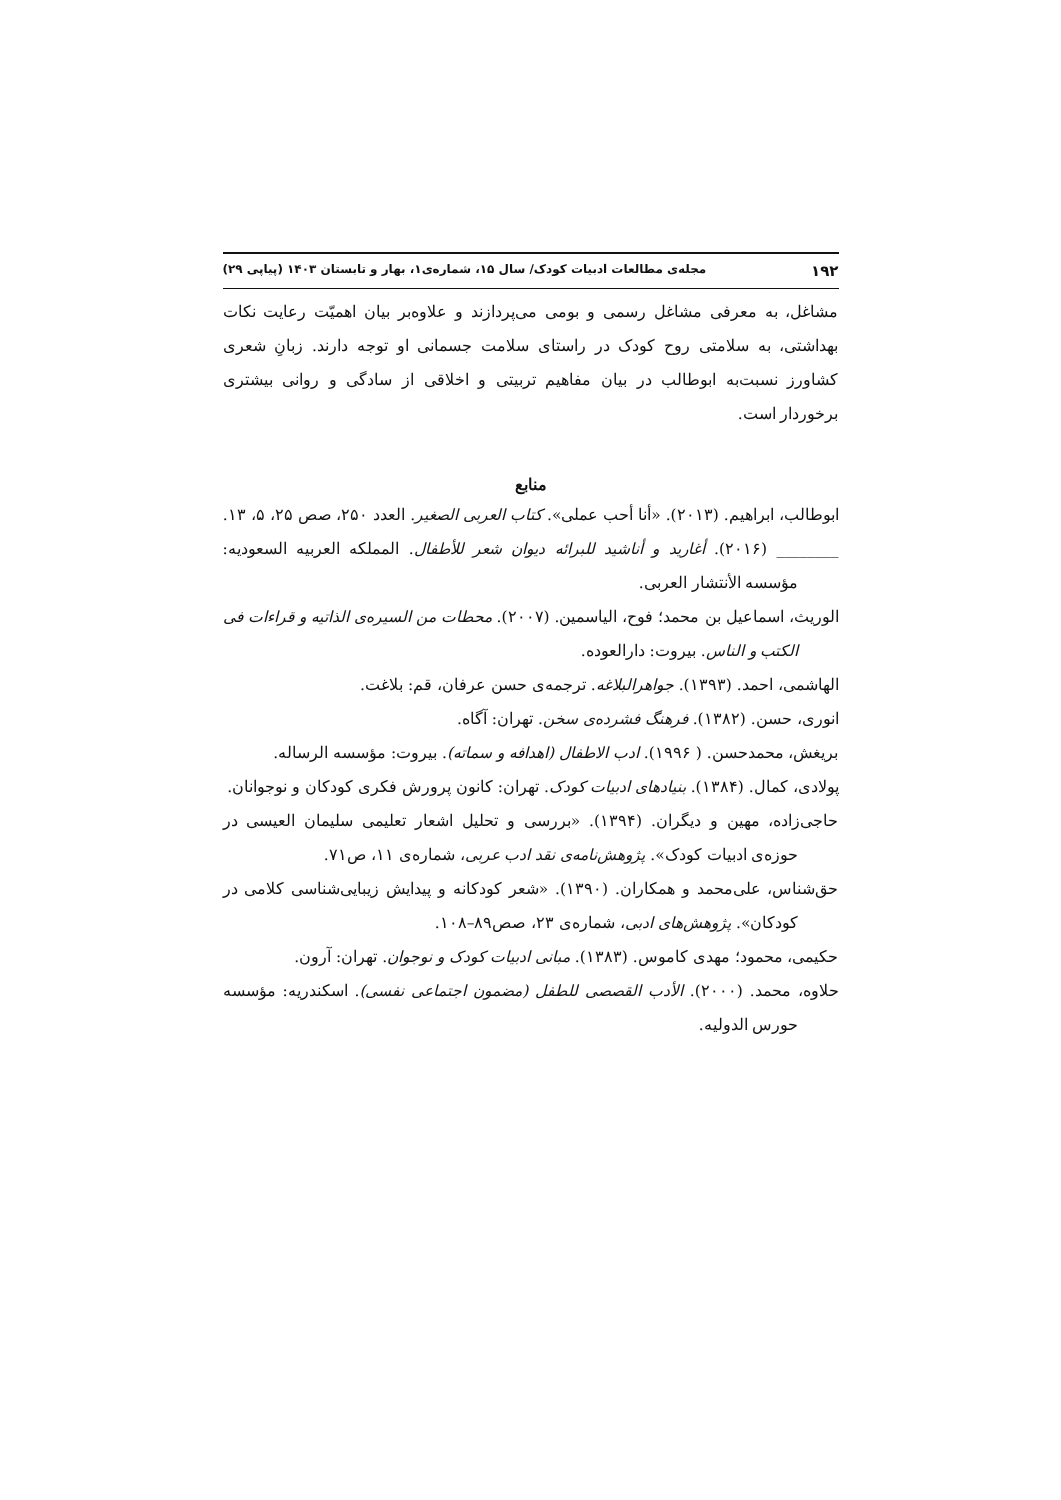۱۹۲ مجله‌ی مطالعات ادبیات کودک/ سال ۱۵، شماره‌ی۱، بهار و تابستان ۱۴۰۳ (پیاپی ۲۹)
مشاغل، به معرفی مشاغل رسمی و بومی می‌پردازند و علاوه‌بر بیان اهمیّت رعایت نکات بهداشتی، به سلامتی روح کودک در راستای سلامت جسمانی او توجه دارند. زبانِ شعری کشاورز نسبت‌به ابوطالب در بیان مفاهیم تربیتی و اخلاقی از سادگی و روانی بیشتری برخوردار است.
منابع
ابوطالب، ابراهیم. (۲۰۱۳). «أنا أحب عملی». کتاب العربی الصغیر. العدد ۲۵۰، صص ۲۵، ۵، ۱۳.
________ (۲۰۱۶). أغارید و أناشید للبرائه دیوان شعر للأطفال. المملکه العربیه السعودیه: مؤسسه الأنتشار العربی.
الوریث، اسماعیل بن محمد؛ فوح، الیاسمین. (۲۰۰۷). محطات من السیره‌ی الذاتیه و قراءات فی الکتب و الناس. بیروت: دارالعوده.
الهاشمی، احمد. (۱۳۹۳). جواهرالبلاغه. ترجمه‌ی حسن عرفان، قم: بلاغت.
انوری، حسن. (۱۳۸۲). فرهنگ فشرده‌ی سخن. تهران: آگاه.
بریغش، محمدحسن. ( ۱۹۹۶). ادب الاطفال (اهدافه و سماته). بیروت: مؤسسه الرساله.
پولادی، کمال. (۱۳۸۴). بنیادهای ادبیات کودک. تهران: کانون پرورش فکری کودکان و نوجوانان.
حاجی‌زاده، مهین و دیگران. (۱۳۹۴). «بررسی و تحلیل اشعار تعلیمی سلیمان العیسی در حوزه‌ی ادبیات کودک». پژوهش‌نامه‌ی نقد ادب عربی، شماره‌ی ۱۱، ص۷۱.
حق‌شناس، علی‌محمد و همکاران. (۱۳۹۰). «شعر کودکانه و پیدایش زیبایی‌شناسی کلامی در کودکان». پژوهش‌های ادبی، شماره‌ی ۲۳، صص۸۹–۱۰۸.
حکیمی، محمود؛ مهدی کاموس. (۱۳۸۳). مبانی ادبیات کودک و نوجوان. تهران: آرون.
حلاوه، محمد. (۲۰۰۰). الأدب القصصی للطفل (مضمون اجتماعی نفسی). اسکندریه: مؤسسه حورس الدولیه.